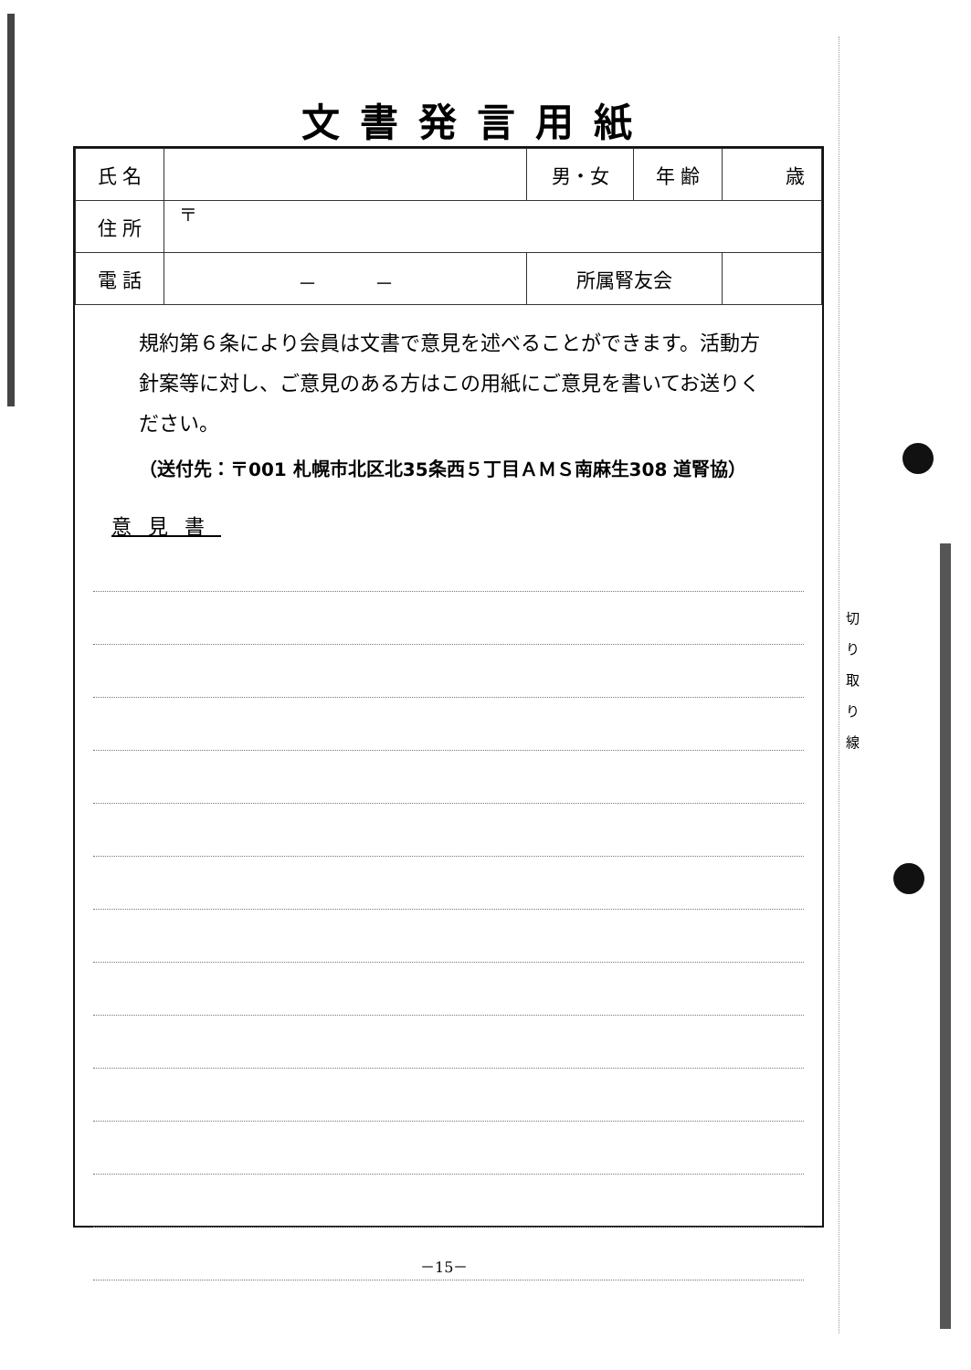切
り
取
り
線
文書発言用紙
| 氏 名 | | 男・女 | 年 齢 | 歳 |
| 住 所 | 〒 | | | |
| 電 話 | － － | 所属腎友会 | | |
規約第６条により会員は文書で意見を述べることができます。活動方針案等に対し、ご意見のある方はこの用紙にご意見を書いてお送りください。
（送付先：〒001 札幌市北区北35条西５丁目ＡＭＳ南麻生308 道腎協）
意見書
－15－